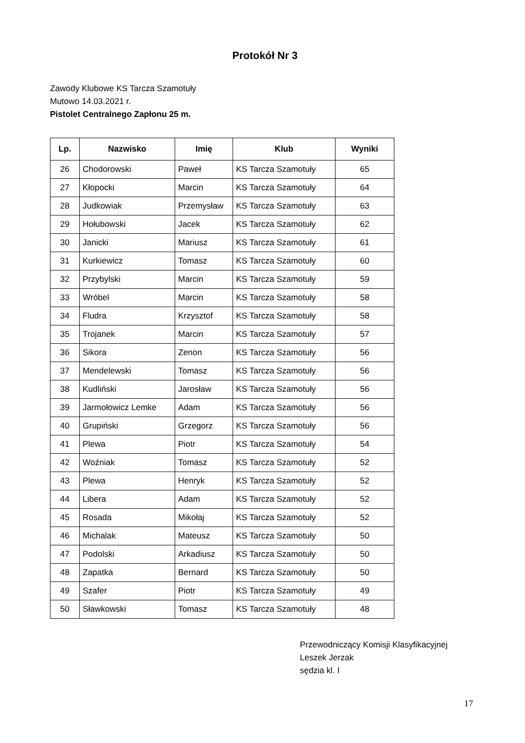Protokół Nr 3
Zawody Klubowe KS Tarcza Szamotuły
Mutowo 14.03.2021 r.
Pistolet Centralnego Zapłonu 25 m.
| Lp. | Nazwisko | Imię | Klub | Wyniki |
| --- | --- | --- | --- | --- |
| 26 | Chodorowski | Paweł | KS Tarcza Szamotuły | 65 |
| 27 | Kłopocki | Marcin | KS Tarcza Szamotuły | 64 |
| 28 | Judkowiak | Przemysław | KS Tarcza Szamotuły | 63 |
| 29 | Hołubowski | Jacek | KS Tarcza Szamotuły | 62 |
| 30 | Janicki | Mariusz | KS Tarcza Szamotuły | 61 |
| 31 | Kurkiewicz | Tomasz | KS Tarcza Szamotuły | 60 |
| 32 | Przybylski | Marcin | KS Tarcza Szamotuły | 59 |
| 33 | Wróbel | Marcin | KS Tarcza Szamotuły | 58 |
| 34 | Fludra | Krzysztof | KS Tarcza Szamotuły | 58 |
| 35 | Trojanek | Marcin | KS Tarcza Szamotuły | 57 |
| 36 | Sikora | Zenon | KS Tarcza Szamotuły | 56 |
| 37 | Mendelewski | Tomasz | KS Tarcza Szamotuły | 56 |
| 38 | Kudliński | Jarosław | KS Tarcza Szamotuły | 56 |
| 39 | Jarmołowicz Lemke | Adam | KS Tarcza Szamotuły | 56 |
| 40 | Grupiński | Grzegorz | KS Tarcza Szamotuły | 56 |
| 41 | Plewa | Piotr | KS Tarcza Szamotuły | 54 |
| 42 | Woźniak | Tomasz | KS Tarcza Szamotuły | 52 |
| 43 | Plewa | Henryk | KS Tarcza Szamotuły | 52 |
| 44 | Libera | Adam | KS Tarcza Szamotuły | 52 |
| 45 | Rosada | Mikołaj | KS Tarcza Szamotuły | 52 |
| 46 | Michalak | Mateusz | KS Tarcza Szamotuły | 50 |
| 47 | Podolski | Arkadiusz | KS Tarcza Szamotuły | 50 |
| 48 | Zapatka | Bernard | KS Tarcza Szamotuły | 50 |
| 49 | Szafer | Piotr | KS Tarcza Szamotuły | 49 |
| 50 | Sławkowski | Tomasz | KS Tarcza Szamotuły | 48 |
Przewodniczący Komisji Klasyfikacyjnej
Leszek Jerzak
sędzia kl. I
17